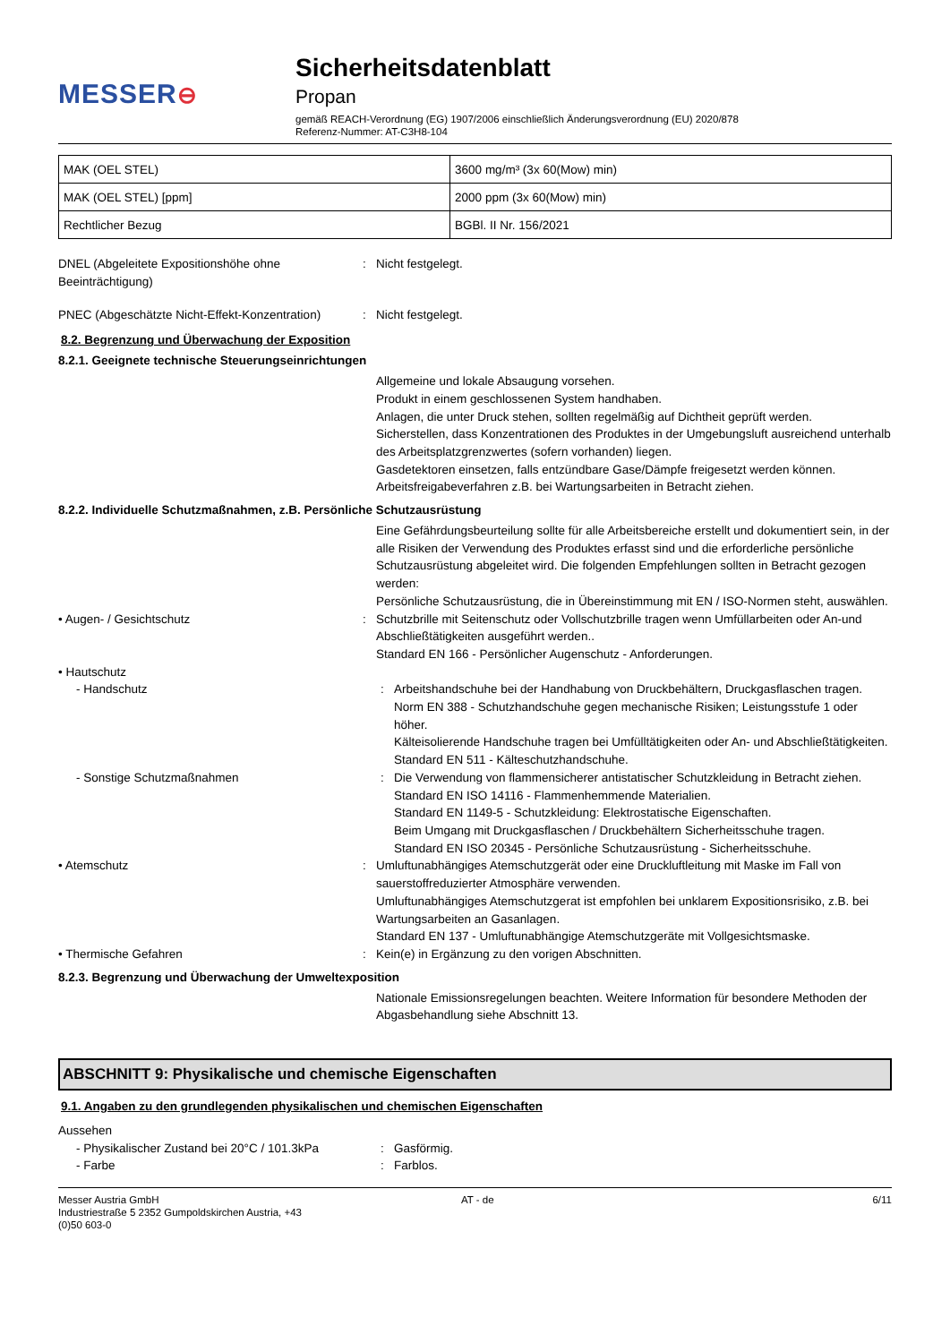MESSER⊖
Sicherheitsdatenblatt
Propan
gemäß REACH-Verordnung (EG) 1907/2006 einschließlich Änderungsverordnung (EU) 2020/878
Referenz-Nummer: AT-C3H8-104
| MAK (OEL STEL) | 3600 mg/m³ (3x 60(Mow) min) |
| MAK (OEL STEL) [ppm] | 2000 ppm (3x 60(Mow) min) |
| Rechtlicher Bezug | BGBl. II Nr. 156/2021 |
DNEL (Abgeleitete Expositionshöhe ohne Beeinträchtigung)
: Nicht festgelegt.
PNEC (Abgeschätzte Nicht-Effekt-Konzentration)
: Nicht festgelegt.
8.2. Begrenzung und Überwachung der Exposition
8.2.1. Geeignete technische Steuerungseinrichtungen
Allgemeine und lokale Absaugung vorsehen.
Produkt in einem geschlossenen System handhaben.
Anlagen, die unter Druck stehen, sollten regelmäßig auf Dichtheit geprüft werden.
Sicherstellen, dass Konzentrationen des Produktes in der Umgebungsluft ausreichend unterhalb des Arbeitsplatzgrenzwertes (sofern vorhanden) liegen.
Gasdetektoren einsetzen, falls entzündbare Gase/Dämpfe freigesetzt werden können.
Arbeitsfreigabeverfahren z.B. bei Wartungsarbeiten in Betracht ziehen.
8.2.2. Individuelle Schutzmaßnahmen, z.B. Persönliche Schutzausrüstung
Eine Gefährdungsbeurteilung sollte für alle Arbeitsbereiche erstellt und dokumentiert sein, in der alle Risiken der Verwendung des Produktes erfasst sind und die erforderliche persönliche Schutzausrüstung abgeleitet wird. Die folgenden Empfehlungen sollten in Betracht gezogen werden:
Persönliche Schutzausrüstung, die in Übereinstimmung mit EN / ISO-Normen steht, auswählen.
• Augen- / Gesichtschutz : Schutzbrille mit Seitenschutz oder Vollschutzbrille tragen wenn Umfüllarbeiten oder An-und Abschließtätigkeiten ausgeführt werden..
Standard EN 166 - Persönlicher Augenschutz - Anforderungen.
• Hautschutz
- Handschutz : Arbeitshandschuhe bei der Handhabung von Druckbehältern, Druckgasflaschen tragen.
Norm EN 388 - Schutzhandschuhe gegen mechanische Risiken; Leistungsstufe 1 oder höher.
Kälteisolierende Handschuhe tragen bei Umfülltätigkeiten oder An- und Abschließtätigkeiten.
Standard EN 511 - Kälteschutzhandschuhe.
- Sonstige Schutzmaßnahmen : Die Verwendung von flammensicherer antistatischer Schutzkleidung in Betracht ziehen.
Standard EN ISO 14116 - Flammenhemmende Materialien.
Standard EN 1149-5 - Schutzkleidung: Elektrostatische Eigenschaften.
Beim Umgang mit Druckgasflaschen / Druckbehältern Sicherheitsschuhe tragen.
Standard EN ISO 20345 - Persönliche Schutzausrüstung - Sicherheitsschuhe.
• Atemschutz : Umluftunabhängiges Atemschutzgerät oder eine Druckluftleitung mit Maske im Fall von sauerstoffreduzierter Atmosphäre verwenden.
Umluftunabhängiges Atemschutzgerat ist empfohlen bei unklarem Expositionsrisiko, z.B. bei Wartungsarbeiten an Gasanlagen.
Standard EN 137 - Umluftunabhängige Atemschutzgeräte mit Vollgesichtsmaske.
• Thermische Gefahren : Kein(e) in Ergänzung zu den vorigen Abschnitten.
8.2.3. Begrenzung und Überwachung der Umweltexposition
Nationale Emissionsregelungen beachten. Weitere Information für besondere Methoden der Abgasbehandlung siehe Abschnitt 13.
ABSCHNITT 9: Physikalische und chemische Eigenschaften
9.1. Angaben zu den grundlegenden physikalischen und chemischen Eigenschaften
Aussehen
- Physikalischer Zustand bei 20°C / 101.3kPa
: Gasförmig.
- Farbe : Farblos.
Messer Austria GmbH
Industriestraße 5 2352 Gumpoldskirchen Austria, +43
(0)50 603-0
AT - de 6/11